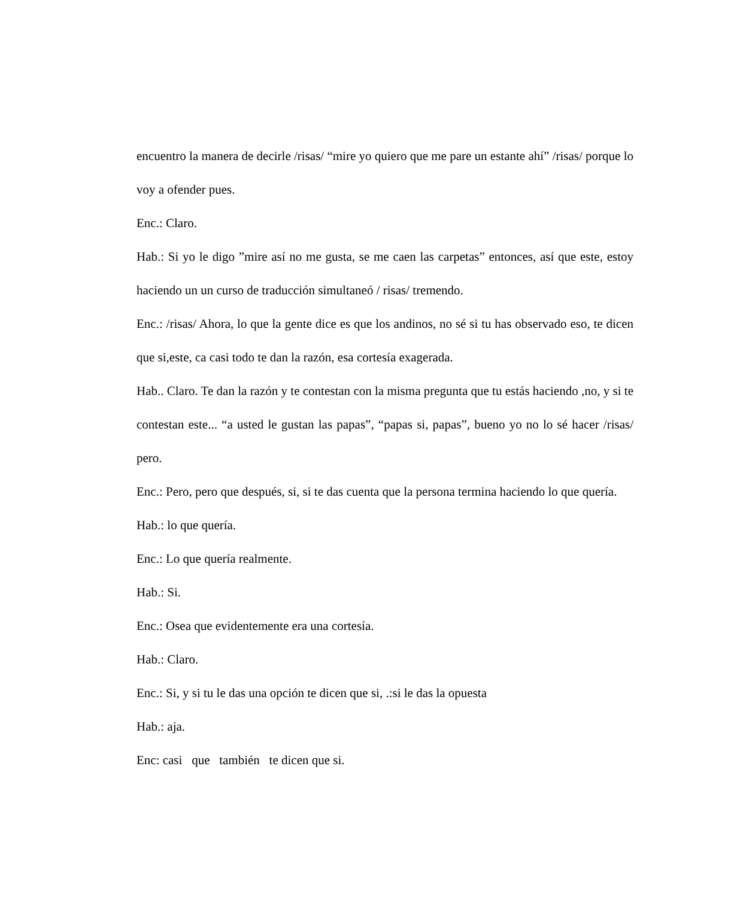encuentro la manera de decirle /risas/ “mire yo quiero que me pare un estante ahí” /risas/ porque lo voy a ofender pues.
Enc.: Claro.
Hab.: Si yo le digo ”mire así no me gusta, se me caen las carpetas” entonces, así que este, estoy haciendo un un curso de traducción simultaneó / risas/ tremendo.
Enc.: /risas/ Ahora, lo que la gente dice es que los andinos, no sé si tu has observado eso, te dicen que si,este, ca casi todo te dan la razón, esa cortesía exagerada.
Hab.. Claro. Te dan la razón y te contestan con la misma pregunta que tu estás haciendo ,no, y si te contestan este... “a usted le gustan las papas”, “papas si, papas”, bueno yo no lo sé hacer /risas/ pero.
Enc.: Pero, pero que después, si, si te das cuenta que la persona termina haciendo lo que quería.
Hab.: lo que quería.
Enc.: Lo que quería realmente.
Hab.: Si.
Enc.: Osea que evidentemente era una cortesía.
Hab.: Claro.
Enc.: Si, y si tu le das una opción te dicen que si, .:si le das la opuesta
Hab.: aja.
Enc: casi que también te dicen que si.